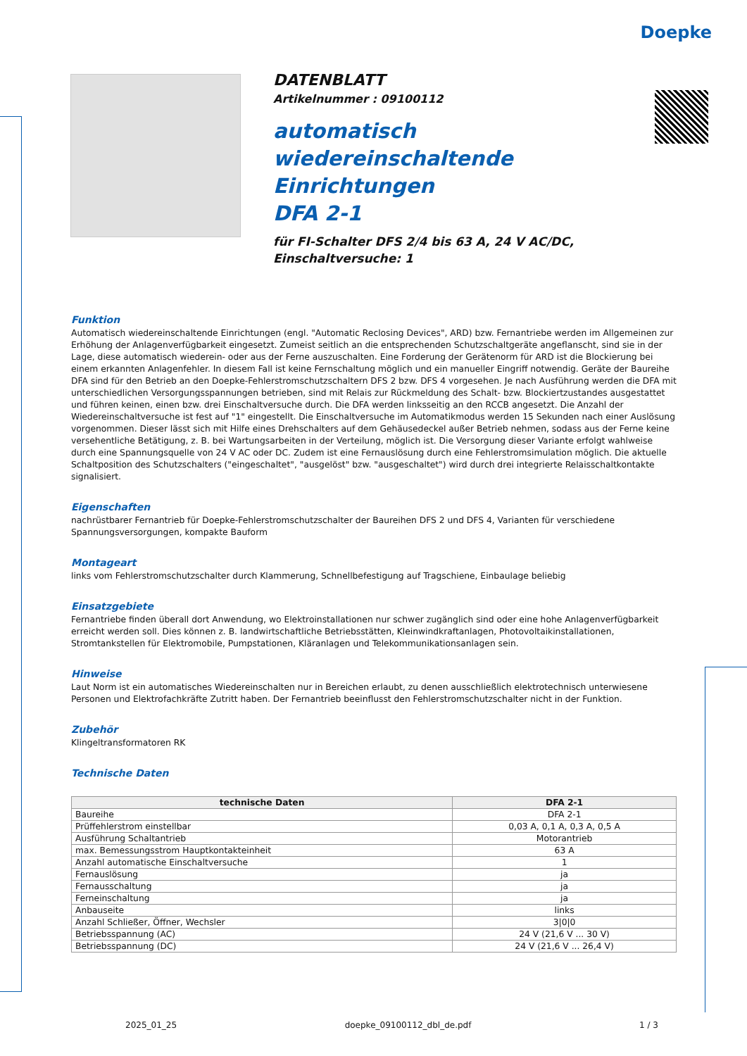Doepke
DATENBLATT
Artikelnummer : 09100112
automatisch
wiedereinschaltende
Einrichtungen
DFA 2-1
für FI-Schalter DFS 2/4 bis 63 A, 24 V AC/DC,
Einschaltversuche: 1
Funktion
Automatisch wiedereinschaltende Einrichtungen (engl. "Automatic Reclosing Devices", ARD) bzw. Fernantriebe werden im Allgemeinen zur Erhöhung der Anlagenverfügbarkeit eingesetzt. Zumeist seitlich an die entsprechenden Schutzschaltgeräte angeflanscht, sind sie in der Lage, diese automatisch wiederein- oder aus der Ferne auszuschalten. Eine Forderung der Gerätenorm für ARD ist die Blockierung bei einem erkannten Anlagenfehler. In diesem Fall ist keine Fernschaltung möglich und ein manueller Eingriff notwendig. Geräte der Baureihe DFA sind für den Betrieb an den Doepke-Fehlerstromschutzschaltern DFS 2 bzw. DFS 4 vorgesehen. Je nach Ausführung werden die DFA mit unterschiedlichen Versorgungsspannungen betrieben, sind mit Relais zur Rückmeldung des Schalt- bzw. Blockiertzustandes ausgestattet und führen keinen, einen bzw. drei Einschaltversuche durch. Die DFA werden linksseitig an den RCCB angesetzt. Die Anzahl der Wiedereinschaltversuche ist fest auf "1" eingestellt. Die Einschaltversuche im Automatikmodus werden 15 Sekunden nach einer Auslösung vorgenommen. Dieser lässt sich mit Hilfe eines Drehschalters auf dem Gehäusedeckel außer Betrieb nehmen, sodass aus der Ferne keine versehentliche Betätigung, z. B. bei Wartungsarbeiten in der Verteilung, möglich ist. Die Versorgung dieser Variante erfolgt wahlweise durch eine Spannungsquelle von 24 V AC oder DC. Zudem ist eine Fernauslösung durch eine Fehlerstromsimulation möglich. Die aktuelle Schaltposition des Schutzschalters ("eingeschaltet", "ausgelöst" bzw. "ausgeschaltet") wird durch drei integrierte Relaisschaltkontakte signalisiert.
Eigenschaften
nachrüstbarer Fernantrieb für Doepke-Fehlerstromschutzschalter der Baureihen DFS 2 und DFS 4, Varianten für verschiedene Spannungsversorgungen, kompakte Bauform
Montageart
links vom Fehlerstromschutzschalter durch Klammerung, Schnellbefestigung auf Tragschiene, Einbaulage beliebig
Einsatzgebiete
Fernantriebe finden überall dort Anwendung, wo Elektroinstallationen nur schwer zugänglich sind oder eine hohe Anlagenverfügbarkeit erreicht werden soll. Dies können z. B. landwirtschaftliche Betriebsstätten, Kleinwindkraftanlagen, Photovoltaikinstallationen, Stromtankstellen für Elektromobile, Pumpstationen, Kläranlagen und Telekommunikationsanlagen sein.
Hinweise
Laut Norm ist ein automatisches Wiedereinschalten nur in Bereichen erlaubt, zu denen ausschließlich elektrotechnisch unterwiesene Personen und Elektrofachkräfte Zutritt haben. Der Fernantrieb beeinflusst den Fehlerstromschutzschalter nicht in der Funktion.
Zubehör
Klingeltransformatoren RK
Technische Daten
| technische Daten | DFA 2-1 |
| --- | --- |
| Baureihe | DFA 2-1 |
| Prüffehlerstrom einstellbar | 0,03 A, 0,1 A, 0,3 A, 0,5 A |
| Ausführung Schaltantrieb | Motorantrieb |
| max. Bemessungsstrom Hauptkontakteinheit | 63 A |
| Anzahl automatische Einschaltversuche | 1 |
| Fernauslösung | ja |
| Fernausschaltung | ja |
| Ferneinschaltung | ja |
| Anbauseite | links |
| Anzahl Schließer, Öffner, Wechsler | 3/0/0 |
| Betriebsspannung (AC) | 24 V (21,6 V ... 30 V) |
| Betriebsspannung (DC) | 24 V (21,6 V ... 26,4 V) |
2025_01_25 doepke_09100112_dbl_de.pdf 1 / 3